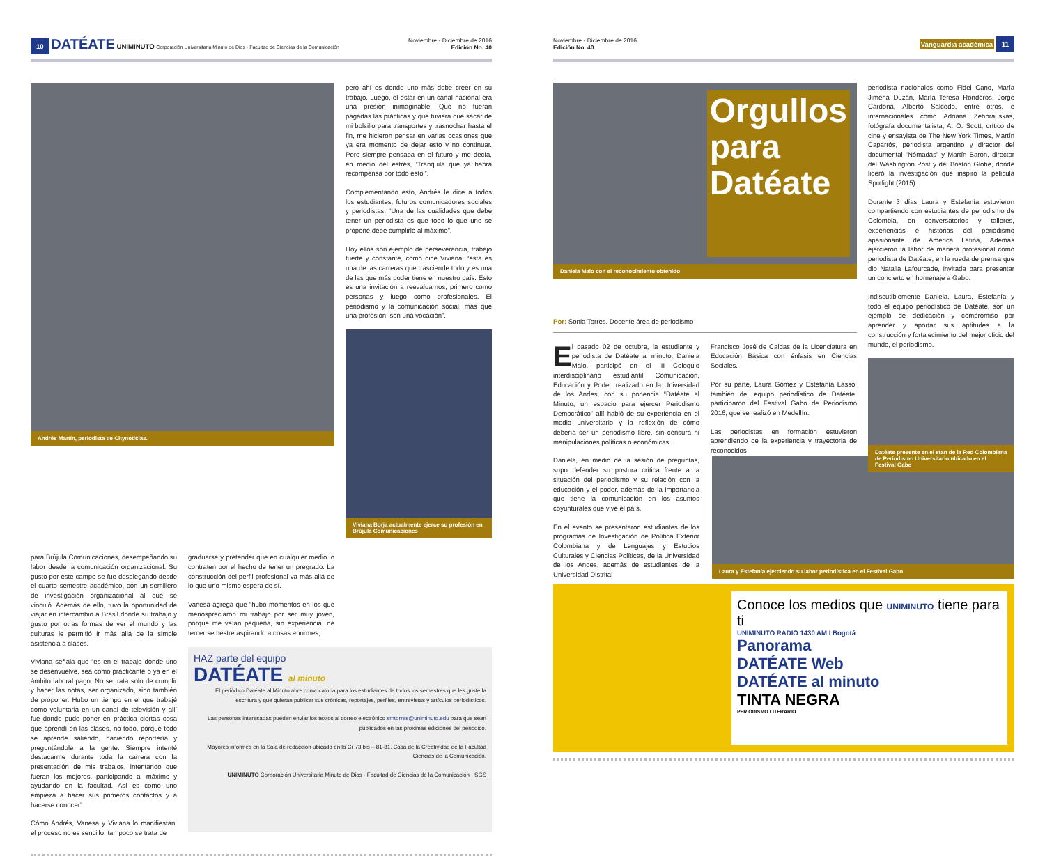10 DATÉATE UNIMINUTO Corporación Universitaria Minuto de Dios · Facultad de Ciencias de la Comunicación
Noviembre - Diciembre de 2016
Edición No. 40
Andrés Martín, periodista de Citynoticias.
pero ahí es donde uno más debe creer en su trabajo. Luego, el estar en un canal nacional era una presión inimaginable. Que no fueran pagadas las prácticas y que tuviera que sacar de mi bolsillo para transportes y trasnochar hasta el fin, me hicieron pensar en varias ocasiones que ya era momento de dejar esto y no continuar. Pero siempre pensaba en el futuro y me decía, en medio del estrés, ‘Tranquila que ya habrá recompensa por todo esto’”.
Complementando esto, Andrés le dice a todos los estudiantes, futuros comunicadores sociales y periodistas: “Una de las cualidades que debe tener un periodista es que todo lo que uno se propone debe cumplirlo al máximo”.
Hoy ellos son ejemplo de perseverancia, trabajo fuerte y constante, como dice Viviana, “esta es una de las carreras que trasciende todo y es una de las que más poder tiene en nuestro país. Esto es una invitación a reevaluarnos, primero como personas y luego como profesionales. El periodismo y la comunicación social, más que una profesión, son una vocación”.
Viviana Borja actualmente ejerce su profesión en Brújula Comunicaciones
para Brújula Comunicaciones, desempeñando su labor desde la comunicación organizacional. Su gusto por este campo se fue desplegando desde el cuarto semestre académico, con un semillero de investigación organizacional al que se vinculó. Además de ello, tuvo la oportunidad de viajar en intercambio a Brasil donde su trabajo y gusto por otras formas de ver el mundo y las culturas le permitió ir más allá de la simple asistencia a clases.
Viviana señala que “es en el trabajo donde uno se desenvuelve, sea como practicante o ya en el ámbito laboral pago. No se trata solo de cumplir y hacer las notas, ser organizado, sino también de proponer. Hubo un tiempo en el que trabajé como voluntaria en un canal de televisión y allí fue donde pude poner en práctica ciertas cosa que aprendí en las clases, no todo, porque todo se aprende saliendo, haciendo reportería y preguntándole a la gente. Siempre intenté destacarme durante toda la carrera con la presentación de mis trabajos, intentando que fueran los mejores, participando al máximo y ayudando en la facultad. Así es como uno empieza a hacer sus primeros contactos y a hacerse conocer”.
Cómo Andrés, Vanesa y Viviana lo manifiestan, el proceso no es sencillo, tampoco se trata de
graduarse y pretender que en cualquier medio lo contraten por el hecho de tener un pregrado. La construcción del perfil profesional va más allá de lo que uno mismo espera de sí.
Vanesa agrega que “hubo momentos en los que menospreciaron mi trabajo por ser muy joven, porque me veían pequeña, sin experiencia, de tercer semestre aspirando a cosas enormes,
HAZ parte del equipo
DATÉATE al minuto
El periódico Datéate al Minuto abre convocatoria para los estudiantes de todos los semestres que les guste la escritura y que quieran publicar sus crónicas, reportajes, perfiles, entrevistas y artículos periodísticos.
Las personas interesadas pueden enviar los textos al correo electrónico smtorres@uniminuto.edu para que sean publicados en las próximas ediciones del periódico.
Mayores informes en la Sala de redacción ubicada en la Cr 73 bis – 81-81. Casa de la Creatividad de la Facultad Ciencias de la Comunicación.
UNIMINUTO Corporación Universitaria Minuto de Dios · Facultad de Ciencias de la Comunicación · SGS
Noviembre - Diciembre de 2016
Edición No. 40
Vanguardia académica 11
Orgullos
para
Datéate
Daniela Malo con el reconocimiento obtenido
Por: Sonia Torres. Docente área de periodismo
El pasado 02 de octubre, la estudiante y periodista de Datéate al minuto, Daniela Malo, participó en el III Coloquio interdisciplinario estudiantil Comunicación, Educación y Poder, realizado en la Universidad de los Andes, con su ponencia “Datéate al Minuto, un espacio para ejercer Periodismo Democrático” allí habló de su experiencia en el medio universitario y la reflexión de cómo debería ser un periodismo libre, sin censura ni manipulaciones políticas o económicas.
Daniela, en medio de la sesión de preguntas, supo defender su postura crítica frente a la situación del periodismo y su relación con la educación y el poder, además de la importancia que tiene la comunicación en los asuntos coyunturales que vive el país.
En el evento se presentaron estudiantes de los programas de Investigación de Política Exterior Colombiana y de Lenguajes y Estudios Culturales y Ciencias Políticas, de la Universidad de los Andes, además de estudiantes de la Universidad Distrital
Francisco José de Caldas de la Licenciatura en Educación Básica con énfasis en Ciencias Sociales.
Por su parte, Laura Gómez y Estefanía Lasso, también del equipo periodístico de Datéate, participaron del Festival Gabo de Periodismo 2016, que se realizó en Medellín.
Las periodistas en formación estuvieron aprendiendo de la experiencia y trayectoria de reconocidos
periodista nacionales como Fidel Cano, María Jimena Duzán, María Teresa Ronderos, Jorge Cardona, Alberto Salcedo, entre otros, e internacionales como Adriana Zehbrauskas, fotógrafa documentalista, A. O. Scott, crítico de cine y ensayista de The New York Times, Martín Caparrós, periodista argentino y director del documental “Nómadas” y Martín Baron, director del Washington Post y del Boston Globe, donde lideró la investigación que inspiró la película Spotlight (2015).
Durante 3 días Laura y Estefanía estuvieron compartiendo con estudiantes de periodismo de Colombia, en conversatorios y talleres, experiencias e historias del periodismo apasionante de América Latina, Además ejercieron la labor de manera profesional como periodista de Datéate, en la rueda de prensa que dio Natalia Lafourcade, invitada para presentar un concierto en homenaje a Gabo.
Indiscutiblemente Daniela, Laura, Estefanía y todo el equipo periodístico de Datéate, son un ejemplo de dedicación y compromiso por aprender y aportar sus aptitudes a la construcción y fortalecimiento del mejor oficio del mundo, el periodismo.
Datéate presente en el stan de la Red Colombiana de Periodismo Universitario ubicado en el Festival Gabo
Laura y Estefanía ejerciendo su labor periodística en el Festival Gabo
Conoce los medios que UNIMINUTO tiene para ti
UNIMINUTO RADIO 1430 AM I Bogotá
Panorama
DATÉATE Web
DATÉATE al minuto
TINTA NEGRA
PERIODISMO LITERARIO